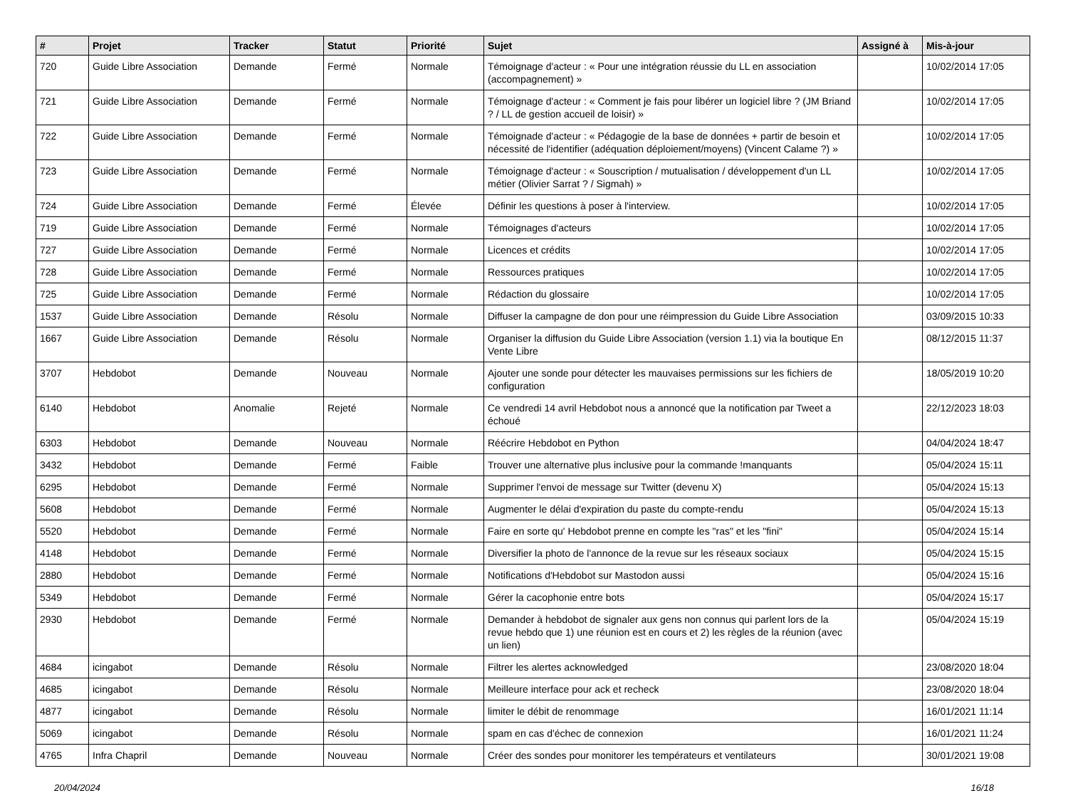| # | Projet | Tracker | Statut | Priorité | Sujet | Assigné à | Mis-à-jour |
| --- | --- | --- | --- | --- | --- | --- | --- |
| 720 | Guide Libre Association | Demande | Fermé | Normale | Témoignage d'acteur : « Pour une intégration réussie du LL en association (accompagnement) » | | 10/02/2014 17:05 |
| 721 | Guide Libre Association | Demande | Fermé | Normale | Témoignage d'acteur : « Comment je fais pour libérer un logiciel libre ? (JM Briand ? / LL de gestion accueil de loisir) » | | 10/02/2014 17:05 |
| 722 | Guide Libre Association | Demande | Fermé | Normale | Témoignade d'acteur : « Pédagogie de la base de données + partir de besoin et nécessité de l'identifier (adéquation déploiement/moyens) (Vincent Calame ?) » | | 10/02/2014 17:05 |
| 723 | Guide Libre Association | Demande | Fermé | Normale | Témoignage d'acteur : « Souscription / mutualisation / développement d'un LL métier (Olivier Sarrat ? / Sigmah) » | | 10/02/2014 17:05 |
| 724 | Guide Libre Association | Demande | Fermé | Élevée | Définir les questions à poser à l'interview. | | 10/02/2014 17:05 |
| 719 | Guide Libre Association | Demande | Fermé | Normale | Témoignages d'acteurs | | 10/02/2014 17:05 |
| 727 | Guide Libre Association | Demande | Fermé | Normale | Licences et crédits | | 10/02/2014 17:05 |
| 728 | Guide Libre Association | Demande | Fermé | Normale | Ressources pratiques | | 10/02/2014 17:05 |
| 725 | Guide Libre Association | Demande | Fermé | Normale | Rédaction du glossaire | | 10/02/2014 17:05 |
| 1537 | Guide Libre Association | Demande | Résolu | Normale | Diffuser la campagne de don pour une réimpression du Guide Libre Association | | 03/09/2015 10:33 |
| 1667 | Guide Libre Association | Demande | Résolu | Normale | Organiser la diffusion du Guide Libre Association (version 1.1) via la boutique En Vente Libre | | 08/12/2015 11:37 |
| 3707 | Hebdobot | Demande | Nouveau | Normale | Ajouter une sonde pour détecter les mauvaises permissions sur les fichiers de configuration | | 18/05/2019 10:20 |
| 6140 | Hebdobot | Anomalie | Rejeté | Normale | Ce vendredi 14 avril Hebdobot nous a annoncé que la notification par Tweet a échoué | | 22/12/2023 18:03 |
| 6303 | Hebdobot | Demande | Nouveau | Normale | Réécrire Hebdobot en Python | | 04/04/2024 18:47 |
| 3432 | Hebdobot | Demande | Fermé | Faible | Trouver une alternative plus inclusive pour la commande !manquants | | 05/04/2024 15:11 |
| 6295 | Hebdobot | Demande | Fermé | Normale | Supprimer l'envoi de message sur Twitter (devenu X) | | 05/04/2024 15:13 |
| 5608 | Hebdobot | Demande | Fermé | Normale | Augmenter le délai d'expiration du paste du compte-rendu | | 05/04/2024 15:13 |
| 5520 | Hebdobot | Demande | Fermé | Normale | Faire en sorte qu' Hebdobot prenne en compte les "ras" et les "fini" | | 05/04/2024 15:14 |
| 4148 | Hebdobot | Demande | Fermé | Normale | Diversifier la photo de l'annonce de la revue sur les réseaux sociaux | | 05/04/2024 15:15 |
| 2880 | Hebdobot | Demande | Fermé | Normale | Notifications d'Hebdobot sur Mastodon aussi | | 05/04/2024 15:16 |
| 5349 | Hebdobot | Demande | Fermé | Normale | Gérer la cacophonie entre bots | | 05/04/2024 15:17 |
| 2930 | Hebdobot | Demande | Fermé | Normale | Demander à hebdobot de signaler aux gens non connus qui parlent lors de la revue hebdo que 1) une réunion est en cours et 2) les règles de la réunion (avec un lien) | | 05/04/2024 15:19 |
| 4684 | icingabot | Demande | Résolu | Normale | Filtrer les alertes acknowledged | | 23/08/2020 18:04 |
| 4685 | icingabot | Demande | Résolu | Normale | Meilleure interface pour ack et recheck | | 23/08/2020 18:04 |
| 4877 | icingabot | Demande | Résolu | Normale | limiter le débit de renommage | | 16/01/2021 11:14 |
| 5069 | icingabot | Demande | Résolu | Normale | spam en cas d'échec de connexion | | 16/01/2021 11:24 |
| 4765 | Infra Chapril | Demande | Nouveau | Normale | Créer des sondes pour monitorer les températeurs et ventilateurs | | 30/01/2021 19:08 |
20/04/2024 16/18